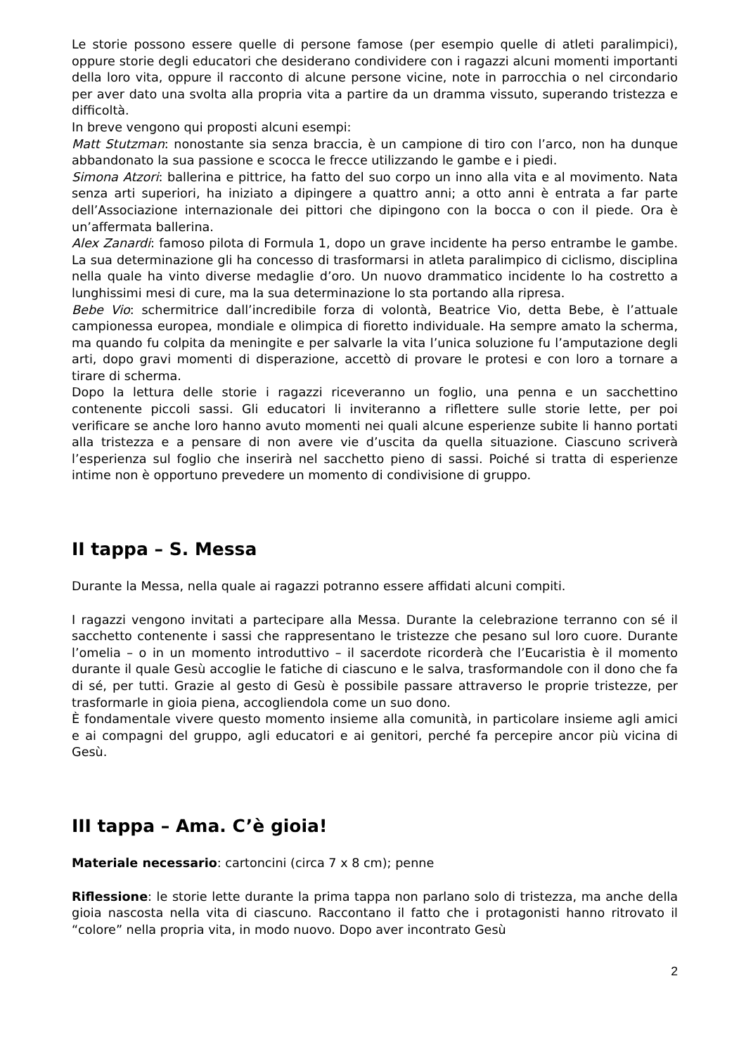Le storie possono essere quelle di persone famose (per esempio quelle di atleti paralimpici), oppure storie degli educatori che desiderano condividere con i ragazzi alcuni momenti importanti della loro vita, oppure il racconto di alcune persone vicine, note in parrocchia o nel circondario per aver dato una svolta alla propria vita a partire da un dramma vissuto, superando tristezza e difficoltà.
In breve vengono qui proposti alcuni esempi:
Matt Stutzman: nonostante sia senza braccia, è un campione di tiro con l’arco, non ha dunque abbandonato la sua passione e scocca le frecce utilizzando le gambe e i piedi.
Simona Atzori: ballerina e pittrice, ha fatto del suo corpo un inno alla vita e al movimento. Nata senza arti superiori, ha iniziato a dipingere a quattro anni; a otto anni è entrata a far parte dell’Associazione internazionale dei pittori che dipingono con la bocca o con il piede. Ora è un’affermata ballerina.
Alex Zanardi: famoso pilota di Formula 1, dopo un grave incidente ha perso entrambe le gambe. La sua determinazione gli ha concesso di trasformarsi in atleta paralimpico di ciclismo, disciplina nella quale ha vinto diverse medaglie d’oro. Un nuovo drammatico incidente lo ha costretto a lunghissimi mesi di cure, ma la sua determinazione lo sta portando alla ripresa.
Bebe Vio: schermitrice dall’incredibile forza di volontà, Beatrice Vio, detta Bebe, è l’attuale campionessa europea, mondiale e olimpica di fioretto individuale. Ha sempre amato la scherma, ma quando fu colpita da meningite e per salvarle la vita l’unica soluzione fu l’amputazione degli arti, dopo gravi momenti di disperazione, accettò di provare le protesi e con loro a tornare a tirare di scherma.
Dopo la lettura delle storie i ragazzi riceveranno un foglio, una penna e un sacchettino contenente piccoli sassi. Gli educatori li inviteranno a riflettere sulle storie lette, per poi verificare se anche loro hanno avuto momenti nei quali alcune esperienze subite li hanno portati alla tristezza e a pensare di non avere vie d’uscita da quella situazione. Ciascuno scriverà l’esperienza sul foglio che inserirà nel sacchetto pieno di sassi. Poiché si tratta di esperienze intime non è opportuno prevedere un momento di condivisione di gruppo.
II tappa – S. Messa
Durante la Messa, nella quale ai ragazzi potranno essere affidati alcuni compiti.
I ragazzi vengono invitati a partecipare alla Messa. Durante la celebrazione terranno con sé il sacchetto contenente i sassi che rappresentano le tristezze che pesano sul loro cuore. Durante l’omelia – o in un momento introduttivo – il sacerdote ricorderà che l’Eucaristia è il momento durante il quale Gesù accoglie le fatiche di ciascuno e le salva, trasformandole con il dono che fa di sé, per tutti. Grazie al gesto di Gesù è possibile passare attraverso le proprie tristezze, per trasformarle in gioia piena, accogliendola come un suo dono.
È fondamentale vivere questo momento insieme alla comunità, in particolare insieme agli amici e ai compagni del gruppo, agli educatori e ai genitori, perché fa percepire ancor più vicina di Gesù.
III tappa – Ama. C’è gioia!
Materiale necessario: cartoncini (circa 7 x 8 cm); penne
Riflessione: le storie lette durante la prima tappa non parlano solo di tristezza, ma anche della gioia nascosta nella vita di ciascuno. Raccontano il fatto che i protagonisti hanno ritrovato il “colore” nella propria vita, in modo nuovo. Dopo aver incontrato Gesù
2